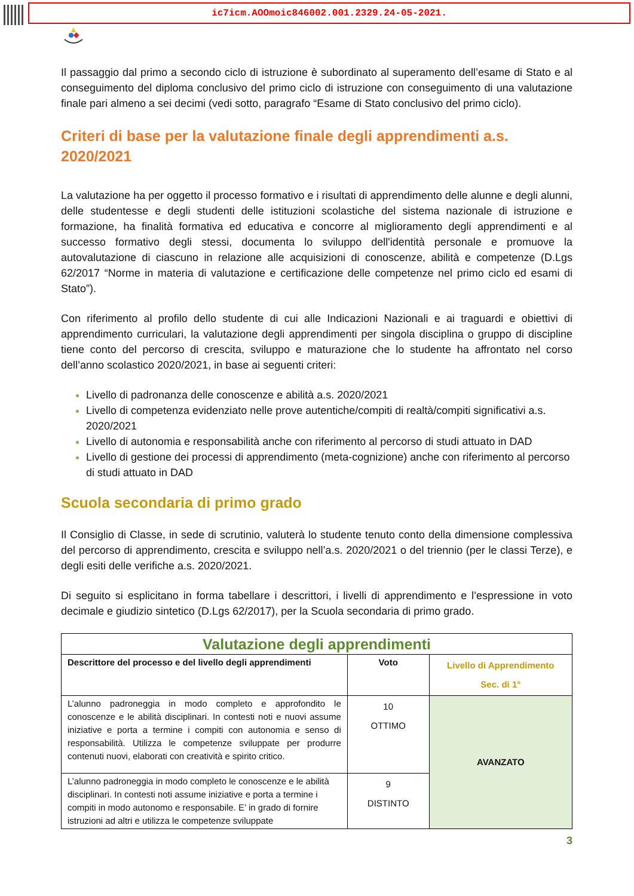ic7icm.AOOmoic846002.001.2329.24-05-2021.
Il passaggio dal primo a secondo ciclo di istruzione è subordinato al superamento dell’esame di Stato e al conseguimento del diploma conclusivo del primo ciclo di istruzione con conseguimento di una valutazione finale pari almeno a sei decimi (vedi sotto, paragrafo “Esame di Stato conclusivo del primo ciclo).
Criteri di base per la valutazione finale degli apprendimenti a.s. 2020/2021
La valutazione ha per oggetto il processo formativo e i risultati di apprendimento delle alunne e degli alunni, delle studentesse e degli studenti delle istituzioni scolastiche del sistema nazionale di istruzione e formazione, ha finalità formativa ed educativa e concorre al miglioramento degli apprendimenti e al successo formativo degli stessi, documenta lo sviluppo dell'identità personale e promuove la autovalutazione di ciascuno in relazione alle acquisizioni di conoscenze, abilità e competenze (D.Lgs 62/2017 “Norme in materia di valutazione e certificazione delle competenze nel primo ciclo ed esami di Stato”).
Con riferimento al profilo dello studente di cui alle Indicazioni Nazionali e ai traguardi e obiettivi di apprendimento curriculari, la valutazione degli apprendimenti per singola disciplina o gruppo di discipline tiene conto del percorso di crescita, sviluppo e maturazione che lo studente ha affrontato nel corso dell’anno scolastico 2020/2021, in base ai seguenti criteri:
Livello di padronanza delle conoscenze e abilità a.s. 2020/2021
Livello di competenza evidenziato nelle prove autentiche/compiti di realtà/compiti significativi a.s. 2020/2021
Livello di autonomia e responsabilità anche con riferimento al percorso di studi attuato in DAD
Livello di gestione dei processi di apprendimento (meta-cognizione) anche con riferimento al percorso di studi attuato in DAD
Scuola secondaria di primo grado
Il Consiglio di Classe, in sede di scrutinio, valuterà lo studente tenuto conto della dimensione complessiva del percorso di apprendimento, crescita e sviluppo nell’a.s. 2020/2021 o del triennio (per le classi Terze), e degli esiti delle verifiche a.s. 2020/2021.
Di seguito si esplicitano in forma tabellare i descrittori, i livelli di apprendimento e l’espressione in voto decimale e giudizio sintetico (D.Lgs 62/2017), per la Scuola secondaria di primo grado.
| Valutazione degli apprendimenti | | |
| --- | --- | --- |
| Descrittore del processo e del livello degli apprendimenti | Voto | Livello di Apprendimento Sec. di 1° |
| L’alunno padroneggia in modo completo e approfondito le conoscenze e le abilità disciplinari. In contesti noti e nuovi assume iniziative e porta a termine i compiti con autonomia e senso di responsabilità. Utilizza le competenze sviluppate per produrre contenuti nuovi, elaborati con creatività e spirito critico. | 10 OTTIMO | AVANZATO |
| L’alunno padroneggia in modo completo le conoscenze e le abilità disciplinari. In contesti noti assume iniziative e porta a termine i compiti in modo autonomo e responsabile. E’ in grado di fornire istruzioni ad altri e utilizza le competenze sviluppate | 9 DISTINTO | |
3